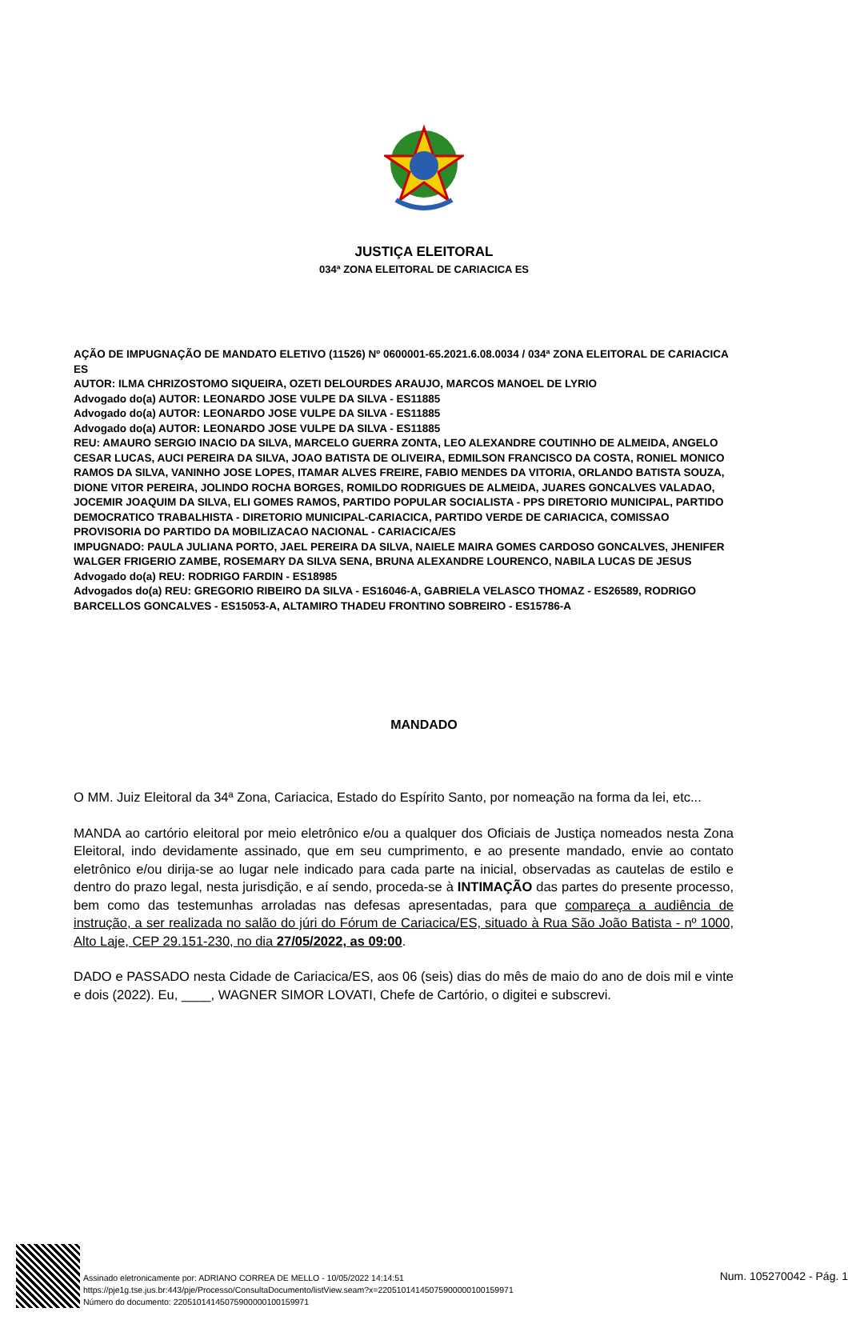JUSTIÇA ELEITORAL
034ª ZONA ELEITORAL DE CARIACICA ES
AÇÃO DE IMPUGNAÇÃO DE MANDATO ELETIVO (11526) Nº 0600001-65.2021.6.08.0034 / 034ª ZONA ELEITORAL DE CARIACICA ES
AUTOR: ILMA CHRIZOSTOMO SIQUEIRA, OZETI DELOURDES ARAUJO, MARCOS MANOEL DE LYRIO
Advogado do(a) AUTOR: LEONARDO JOSE VULPE DA SILVA - ES11885
Advogado do(a) AUTOR: LEONARDO JOSE VULPE DA SILVA - ES11885
Advogado do(a) AUTOR: LEONARDO JOSE VULPE DA SILVA - ES11885
REU: AMAURO SERGIO INACIO DA SILVA, MARCELO GUERRA ZONTA, LEO ALEXANDRE COUTINHO DE ALMEIDA, ANGELO CESAR LUCAS, AUCI PEREIRA DA SILVA, JOAO BATISTA DE OLIVEIRA, EDMILSON FRANCISCO DA COSTA, RONIEL MONICO RAMOS DA SILVA, VANINHO JOSE LOPES, ITAMAR ALVES FREIRE, FABIO MENDES DA VITORIA, ORLANDO BATISTA SOUZA, DIONE VITOR PEREIRA, JOLINDO ROCHA BORGES, ROMILDO RODRIGUES DE ALMEIDA, JUARES GONCALVES VALADAO, JOCEMIR JOAQUIM DA SILVA, ELI GOMES RAMOS, PARTIDO POPULAR SOCIALISTA - PPS DIRETORIO MUNICIPAL, PARTIDO DEMOCRATICO TRABALHISTA - DIRETORIO MUNICIPAL-CARIACICA, PARTIDO VERDE DE CARIACICA, COMISSAO PROVISORIA DO PARTIDO DA MOBILIZACAO NACIONAL - CARIACICA/ES
IMPUGNADO: PAULA JULIANA PORTO, JAEL PEREIRA DA SILVA, NAIELE MAIRA GOMES CARDOSO GONCALVES, JHENIFER WALGER FRIGERIO ZAMBE, ROSEMARY DA SILVA SENA, BRUNA ALEXANDRE LOURENCO, NABILA LUCAS DE JESUS
Advogado do(a) REU: RODRIGO FARDIN - ES18985
Advogados do(a) REU: GREGORIO RIBEIRO DA SILVA - ES16046-A, GABRIELA VELASCO THOMAZ - ES26589, RODRIGO BARCELLOS GONCALVES - ES15053-A, ALTAMIRO THADEU FRONTINO SOBREIRO - ES15786-A
MANDADO
O MM. Juiz Eleitoral da 34ª Zona, Cariacica, Estado do Espírito Santo, por nomeação na forma da lei, etc...
MANDA ao cartório eleitoral por meio eletrônico e/ou a qualquer dos Oficiais de Justiça nomeados nesta Zona Eleitoral, indo devidamente assinado, que em seu cumprimento, e ao presente mandado, envie ao contato eletrônico e/ou dirija-se ao lugar nele indicado para cada parte na inicial, observadas as cautelas de estilo e dentro do prazo legal, nesta jurisdição, e aí sendo, proceda-se à INTIMAÇÃO das partes do presente processo, bem como das testemunhas arroladas nas defesas apresentadas, para que compareça a audiência de instrução, a ser realizada no salão do júri do Fórum de Cariacica/ES, situado à Rua São João Batista - nº 1000, Alto Laje, CEP 29.151-230, no dia 27/05/2022, as 09:00.
DADO e PASSADO nesta Cidade de Cariacica/ES, aos 06 (seis) dias do mês de maio do ano de dois mil e vinte e dois (2022). Eu, ____, WAGNER SIMOR LOVATI, Chefe de Cartório, o digitei e subscrevi.
Assinado eletronicamente por: ADRIANO CORREA DE MELLO - 10/05/2022 14:14:51
https://pje1g.tse.jus.br:443/pje/Processo/ConsultaDocumento/listView.seam?x=22051014145075900000100159971
Número do documento: 22051014145075900000100159971
Num. 105270042 - Pág. 1